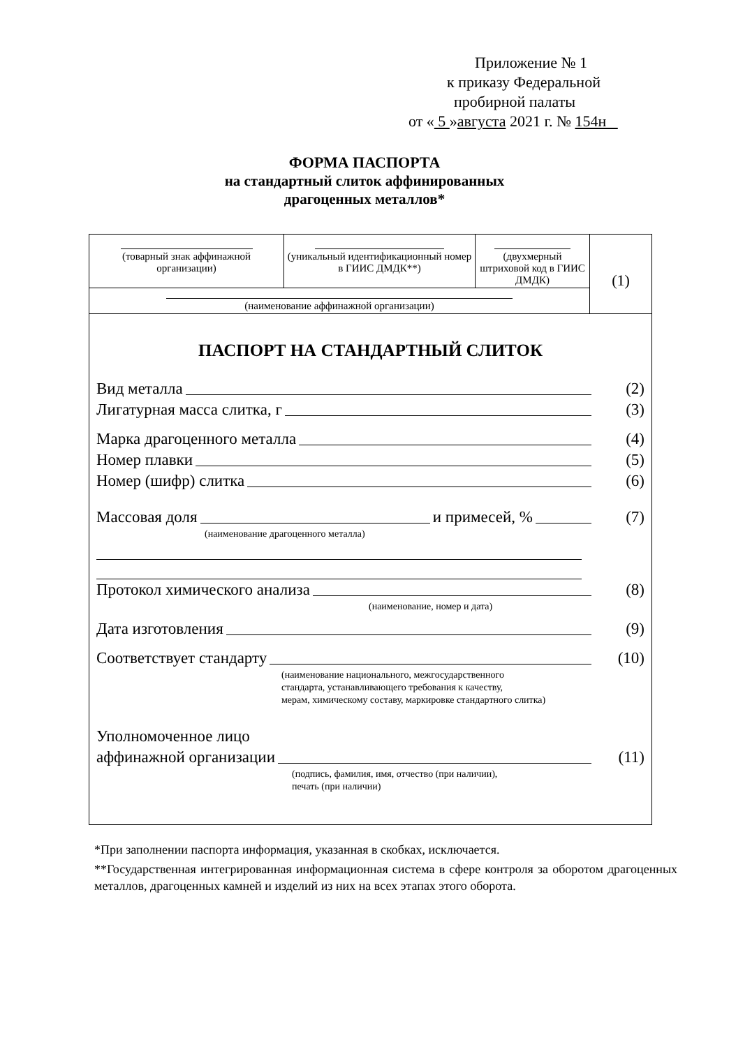Приложение № 1
к приказу Федеральной
пробирной палаты
от « 5 »августа 2021 г. № 154н
ФОРМА ПАСПОРТА
на стандартный слиток аффинированных
драгоценных металлов*
| (товарный знак аффинажной организации) | (уникальный идентификационный номер в ГИИС ДМДК**) | (двухмерный штриховой код в ГИИС ДМДК) | (1) |
| (наименование аффинажной организации) | | | |
ПАСПОРТ НА СТАНДАРТНЫЙ СЛИТОК
Вид металла (2)
Лигатурная масса слитка, г (3)
Марка драгоценного металла (4)
Номер плавки (5)
Номер (шифр) слитка (6)
Массовая доля и примесей, % (7)
(наименование драгоценного металла)
Протокол химического анализа (8)
(наименование, номер и дата)
Дата изготовления (9)
Соответствует стандарту (10)
(наименование национального, межгосударственного
стандарта, устанавливающего требования к качеству,
мерам, химическому составу, маркировке стандартного слитка)
Уполномоченное лицо
аффинажной организации (11)
(подпись, фамилия, имя, отчество (при наличии),
печать (при наличии)
*При заполнении паспорта информация, указанная в скобках, исключается.
**Государственная интегрированная информационная система в сфере контроля за оборотом драгоценных металлов, драгоценных камней и изделий из них на всех этапах этого оборота.